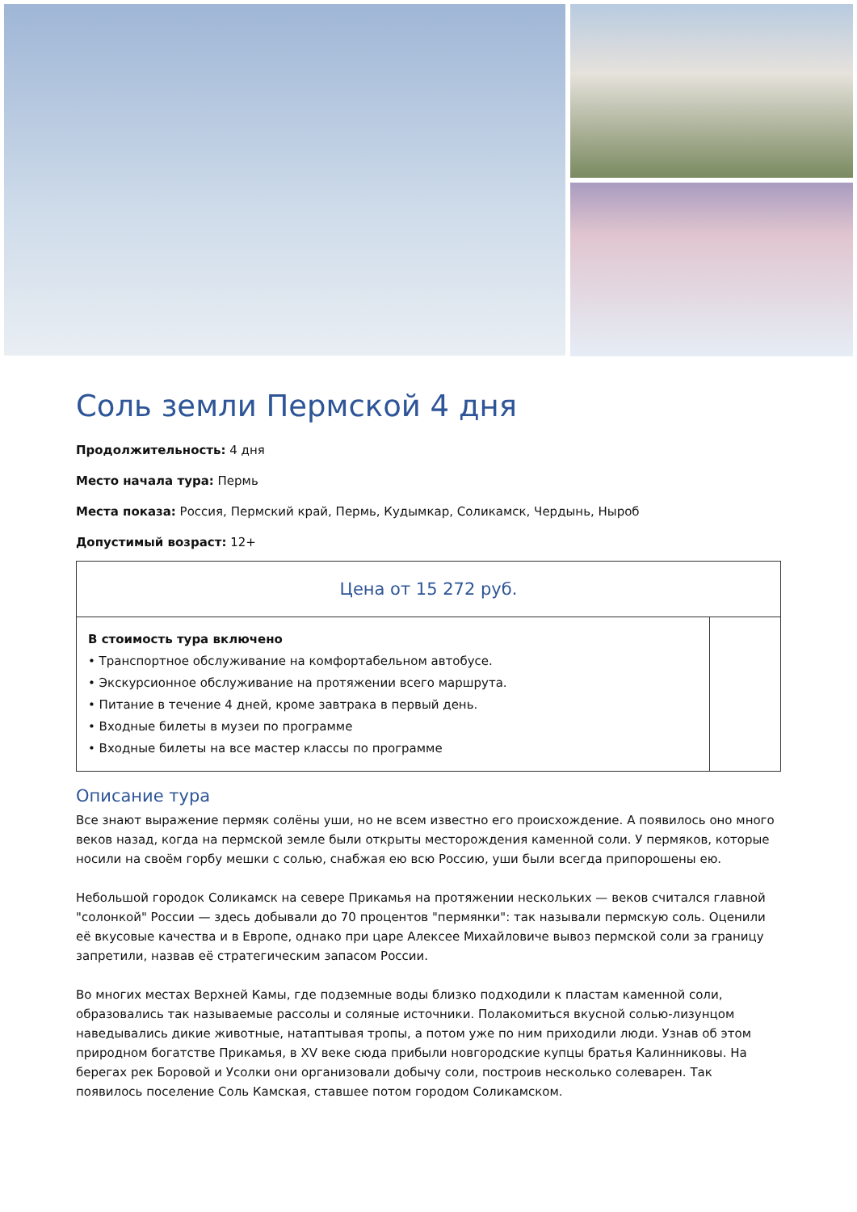Соль земли Пермской 4 дня
Продолжительность: 4 дня
Место начала тура: Пермь
Места показа: Россия, Пермский край, Пермь, Кудымкар, Соликамск, Чердынь, Ныроб
Допустимый возраст: 12+
| Цена от 15 272 руб. | |
| В стоимость тура включено • Транспортное обслуживание на комфортабельном автобусе. • Экскурсионное обслуживание на протяжении всего маршрута. • Питание в течение 4 дней, кроме завтрака в первый день. • Входные билеты в музеи по программе • Входные билеты на все мастер классы по программе | |
Описание тура
Все знают выражение пермяк солёны уши, но не всем известно его происхождение. А появилось оно много веков назад, когда на пермской земле были открыты месторождения каменной соли. У пермяков, которые носили на своём горбу мешки с солью, снабжая ею всю Россию, уши были всегда припорошены ею.
Небольшой городок Соликамск на севере Прикамья на протяжении нескольких — веков считался главной "солонкой" России — здесь добывали до 70 процентов "пермянки": так называли пермскую соль. Оценили её вкусовые качества и в Европе, однако при царе Алексее Михайловиче вывоз пермской соли за границу запретили, назвав её стратегическим запасом России.
Во многих местах Верхней Камы, где подземные воды близко подходили к пластам каменной соли, образовались так называемые рассолы и соляные источники. Полакомиться вкусной солью-лизунцом наведывались дикие животные, натаптывая тропы, а потом уже по ним приходили люди. Узнав об этом природном богатстве Прикамья, в XV веке сюда прибыли новгородские купцы братья Калинниковы. На берегах рек Боровой и Усолки они организовали добычу соли, построив несколько солеварен. Так появилось поселение Соль Камская, ставшее потом городом Соликамском.